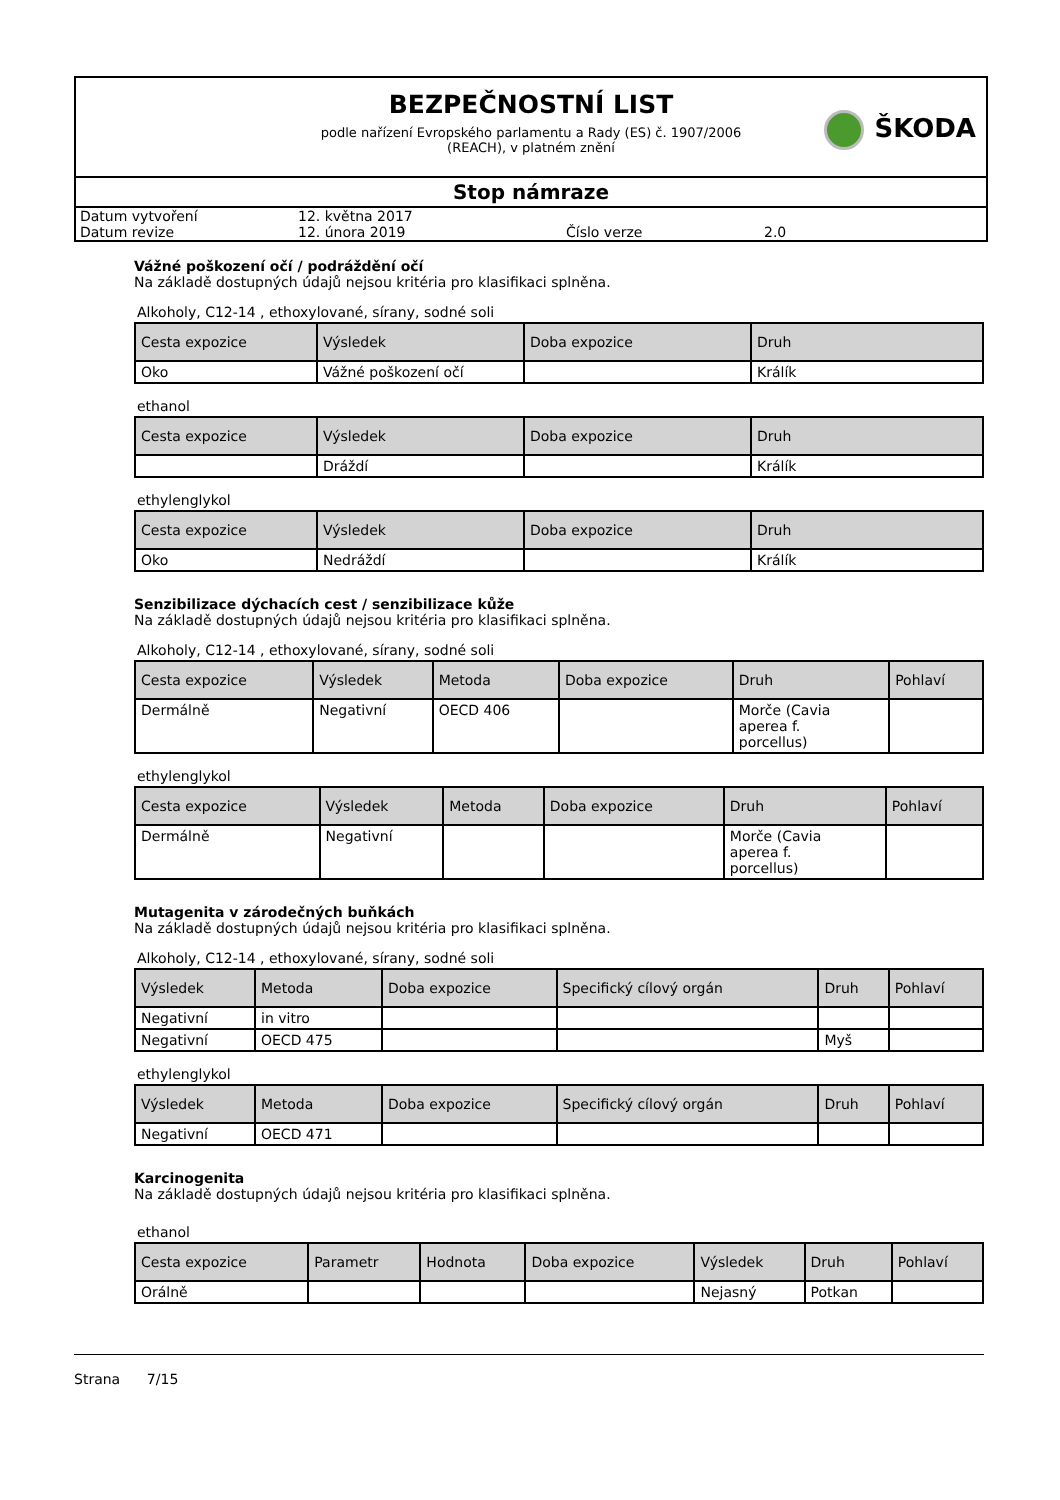BEZPEČNOSTNÍ LIST
podle nařízení Evropského parlamentu a Rady (ES) č. 1907/2006
(REACH), v platném znění
ŠKODA
Stop námraze
| Datum vytvoření | 12. května 2017 | | |
| Datum revize | 12. února 2019 | Číslo verze | 2.0 |
Vážné poškození očí / podráždění očí
Na základě dostupných údajů nejsou kritéria pro klasifikaci splněna.
Alkoholy, C12-14 , ethoxylované, sírany, sodné soli
| Cesta expozice | Výsledek | Doba expozice | Druh |
| --- | --- | --- | --- |
| Oko | Vážné poškození očí | | Králík |
ethanol
| Cesta expozice | Výsledek | Doba expozice | Druh |
| --- | --- | --- | --- |
| | Dráždí | | Králík |
ethylenglykol
| Cesta expozice | Výsledek | Doba expozice | Druh |
| --- | --- | --- | --- |
| Oko | Nedráždí | | Králík |
Senzibilizace dýchacích cest / senzibilizace kůže
Na základě dostupných údajů nejsou kritéria pro klasifikaci splněna.
Alkoholy, C12-14 , ethoxylované, sírany, sodné soli
| Cesta expozice | Výsledek | Metoda | Doba expozice | Druh | Pohlaví |
| --- | --- | --- | --- | --- | --- |
| Dermálně | Negativní | OECD 406 | | Morče (Cavia aperea f. porcellus) | |
ethylenglykol
| Cesta expozice | Výsledek | Metoda | Doba expozice | Druh | Pohlaví |
| --- | --- | --- | --- | --- | --- |
| Dermálně | Negativní | | | Morče (Cavia aperea f. porcellus) | |
Mutagenita v zárodečných buňkách
Na základě dostupných údajů nejsou kritéria pro klasifikaci splněna.
Alkoholy, C12-14 , ethoxylované, sírany, sodné soli
| Výsledek | Metoda | Doba expozice | Specifický cílový orgán | Druh | Pohlaví |
| --- | --- | --- | --- | --- | --- |
| Negativní | in vitro | | | | |
| Negativní | OECD 475 | | | Myš | |
ethylenglykol
| Výsledek | Metoda | Doba expozice | Specifický cílový orgán | Druh | Pohlaví |
| --- | --- | --- | --- | --- | --- |
| Negativní | OECD 471 | | | | |
Karcinogenita
Na základě dostupných údajů nejsou kritéria pro klasifikaci splněna.
ethanol
| Cesta expozice | Parametr | Hodnota | Doba expozice | Výsledek | Druh | Pohlaví |
| --- | --- | --- | --- | --- | --- | --- |
| Orálně | | | | Nejasný | Potkan | |
Strana 7/15